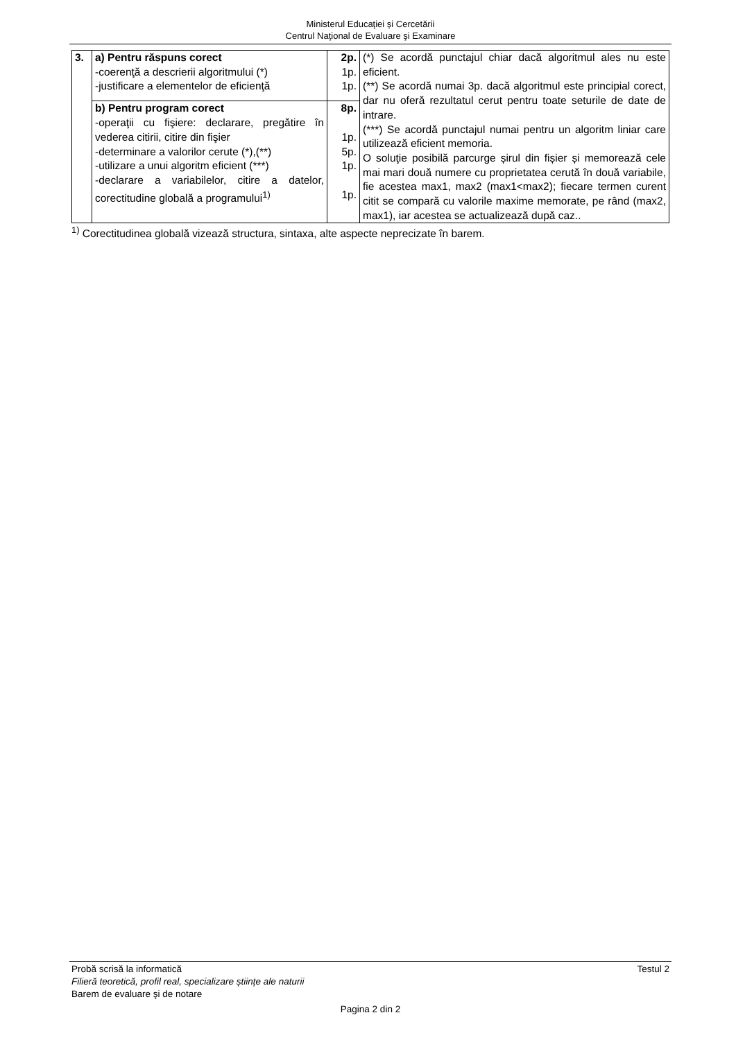Ministerul Educaţiei și Cercetării
Centrul Naţional de Evaluare şi Examinare
| 3. | a) Pentru răspuns corect -coerenţă a descrierii algoritmului (*) -justificare a elementelor de eficienţă | 2p. 1p. 1p. | (*) Se acordă punctajul chiar dacă algoritmul ales nu este eficient. (**) Se acordă numai 3p. dacă algoritmul este principial corect, dar nu oferă rezultatul cerut pentru toate seturile de date de intrare. (***) Se acordă punctajul numai pentru un algoritm liniar care utilizează eficient memoria. O soluţie posibilă parcurge șirul din fișier și memorează cele mai mari două numere cu proprietatea cerută în două variabile, fie acestea max1, max2 (max1<max2); fiecare termen curent citit se compară cu valorile maxime memorate, pe rând (max2, max1), iar acestea se actualizează după caz.. |
| | b) Pentru program corect -operaţii cu fişiere: declarare, pregătire în vederea citirii, citire din fişier -determinare a valorilor cerute (*),(**) -utilizare a unui algoritm eficient (***) -declarare a variabilelor, citire a datelor, corectitudine globală a programului<sup>1)</sup> | 8p. 1p. 5p. 1p. 1p. | |
<sup>1)</sup> Corectitudinea globală vizează structura, sintaxa, alte aspecte neprecizate în barem.
Probă scrisă la informatică Testul 2
Filieră teoretică, profil real, specializare științe ale naturii
Barem de evaluare şi de notare
Pagina 2 din 2